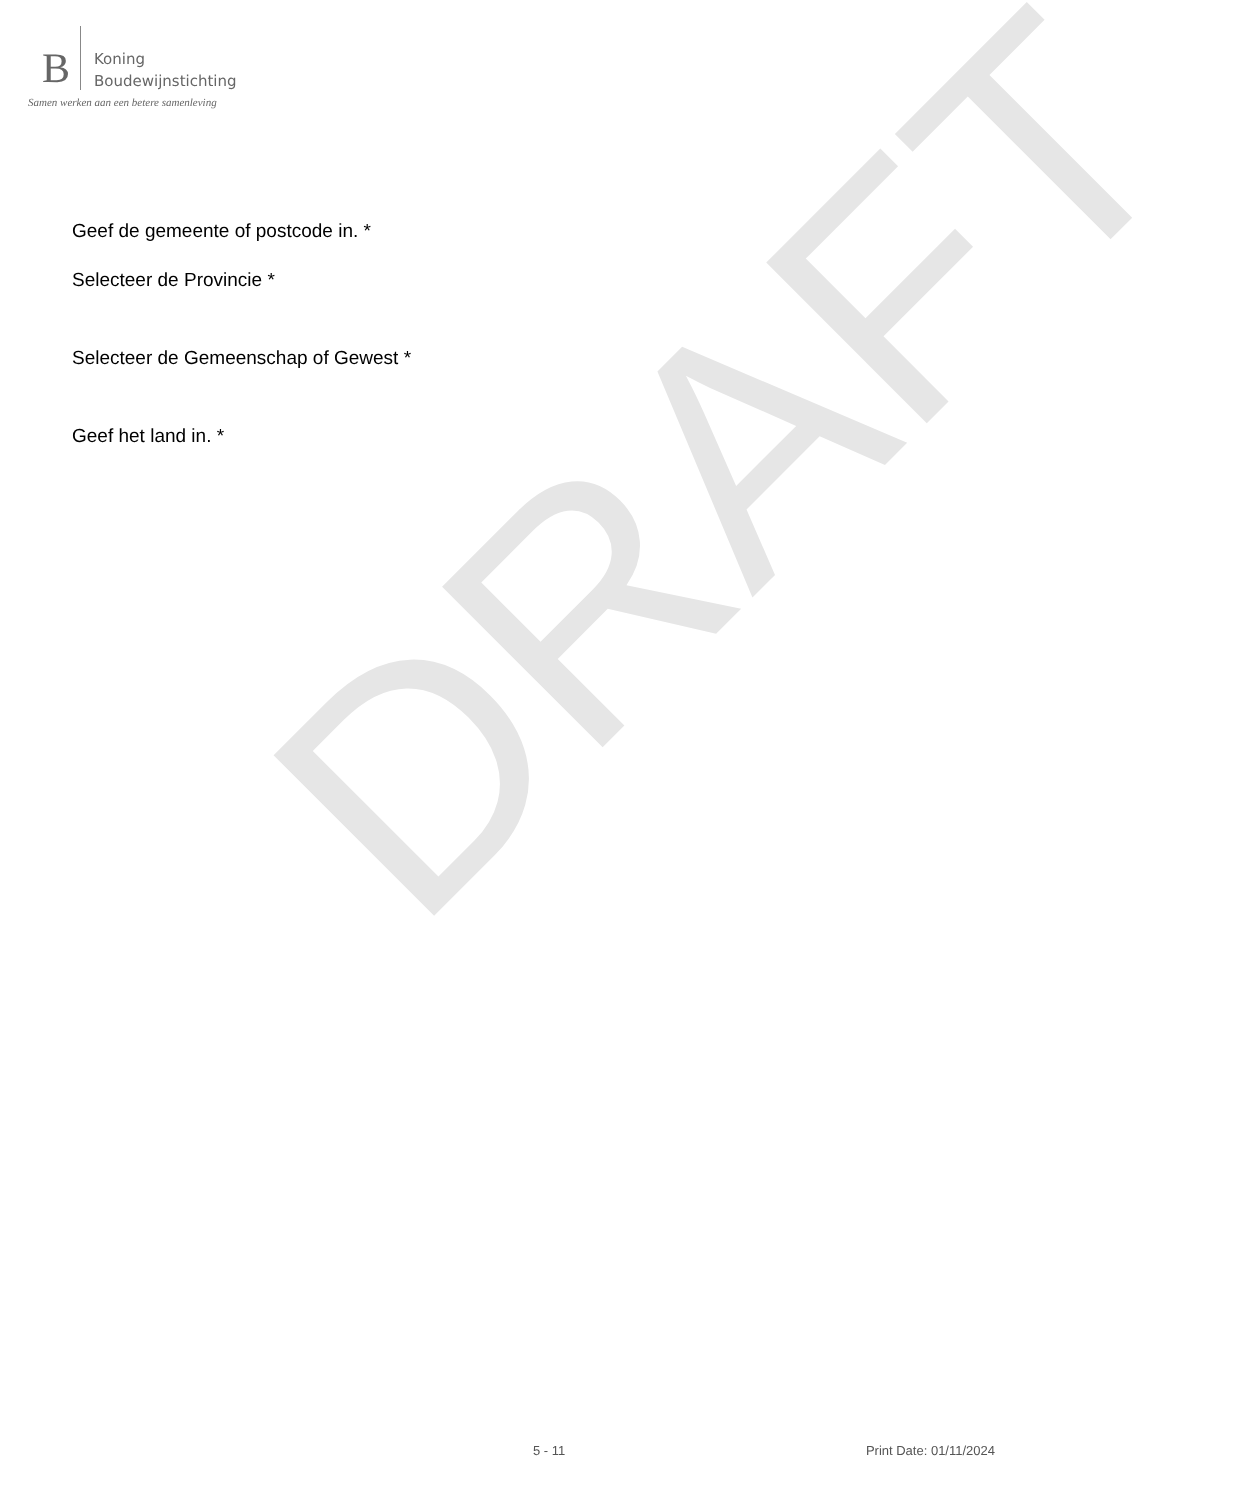B
Koning
Boudewijnstichting
Samen werken aan een betere samenleving
DRAFT
Geef de gemeente of postcode in. *
Selecteer de Provincie *
Selecteer de Gemeenschap of Gewest *
Geef het land in. *
5 - 11 Print Date: 01/11/2024